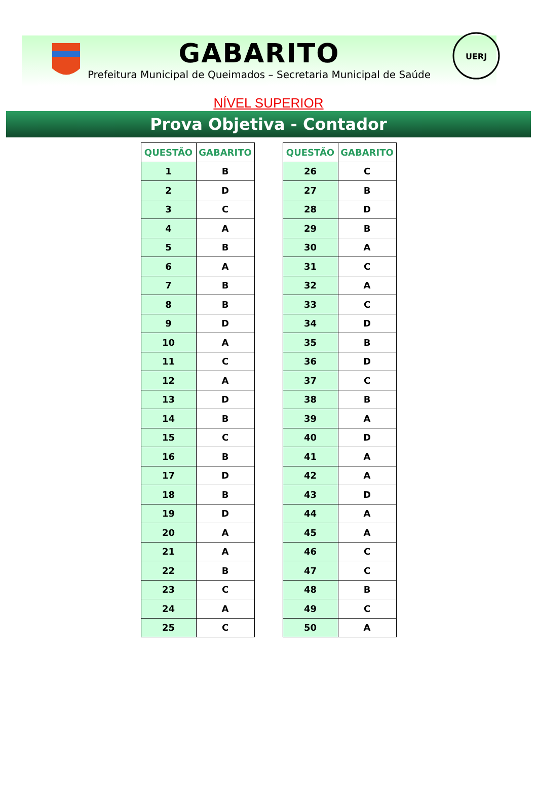UERJ
GABARITO
Prefeitura Municipal de Queimados – Secretaria Municipal de Saúde
NÍVEL SUPERIOR
Prova Objetiva - Contador
| QUESTÃO | GABARITO |
| --- | --- |
| 1 | B |
| 2 | D |
| 3 | C |
| 4 | A |
| 5 | B |
| 6 | A |
| 7 | B |
| 8 | B |
| 9 | D |
| 10 | A |
| 11 | C |
| 12 | A |
| 13 | D |
| 14 | B |
| 15 | C |
| 16 | B |
| 17 | D |
| 18 | B |
| 19 | D |
| 20 | A |
| 21 | A |
| 22 | B |
| 23 | C |
| 24 | A |
| 25 | C |
| QUESTÃO | GABARITO |
| --- | --- |
| 26 | C |
| 27 | B |
| 28 | D |
| 29 | B |
| 30 | A |
| 31 | C |
| 32 | A |
| 33 | C |
| 34 | D |
| 35 | B |
| 36 | D |
| 37 | C |
| 38 | B |
| 39 | A |
| 40 | D |
| 41 | A |
| 42 | A |
| 43 | D |
| 44 | A |
| 45 | A |
| 46 | C |
| 47 | C |
| 48 | B |
| 49 | C |
| 50 | A |